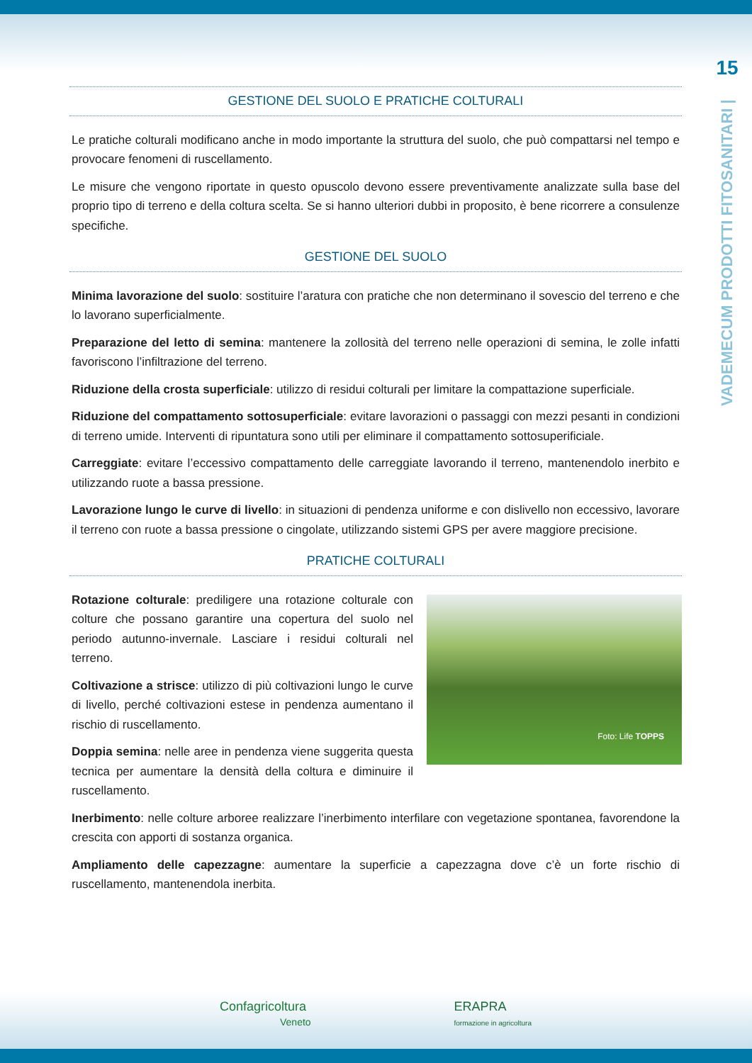15
VADEMECUM PRODOTTI FITOSANITARI |
GESTIONE DEL SUOLO E PRATICHE COLTURALI
Le pratiche colturali modificano anche in modo importante la struttura del suolo, che può compattarsi nel tempo e provocare fenomeni di ruscellamento.
Le misure che vengono riportate in questo opuscolo devono essere preventivamente analizzate sulla base del proprio tipo di terreno e della coltura scelta. Se si hanno ulteriori dubbi in proposito, è bene ricorrere a consulenze specifiche.
GESTIONE DEL SUOLO
Minima lavorazione del suolo: sostituire l’aratura con pratiche che non determinano il sovescio del terreno e che lo lavorano superficialmente.
Preparazione del letto di semina: mantenere la zollosità del terreno nelle operazioni di semina, le zolle infatti favoriscono l’infiltrazione del terreno.
Riduzione della crosta superficiale: utilizzo di residui colturali per limitare la compattazione superficiale.
Riduzione del compattamento sottosuperficiale: evitare lavorazioni o passaggi con mezzi pesanti in condizioni di terreno umide. Interventi di ripuntatura sono utili per eliminare il compattamento sottosuperificiale.
Carreggiate: evitare l’eccessivo compattamento delle carreggiate lavorando il terreno, mantenendolo inerbito e utilizzando ruote a bassa pressione.
Lavorazione lungo le curve di livello: in situazioni di pendenza uniforme e con dislivello non eccessivo, lavorare il terreno con ruote a bassa pressione o cingolate, utilizzando sistemi GPS per avere maggiore precisione.
PRATICHE COLTURALI
Rotazione colturale: prediligere una rotazione colturale con colture che possano garantire una copertura del suolo nel periodo autunno-invernale. Lasciare i residui colturali nel terreno.
Coltivazione a strisce: utilizzo di più coltivazioni lungo le curve di livello, perché coltivazioni estese in pendenza aumentano il rischio di ruscellamento.
Doppia semina: nelle aree in pendenza viene suggerita questa tecnica per aumentare la densità della coltura e diminuire il ruscellamento.
Foto: Life TOPPS
Inerbimento: nelle colture arboree realizzare l’inerbimento interfilare con vegetazione spontanea, favorendone la crescita con apporti di sostanza organica.
Ampliamento delle capezzagne: aumentare la superficie a capezzagna dove c’è un forte rischio di ruscellamento, mantenendola inerbita.
Confagricoltura
Veneto
ERAPRA
formazione in agricoltura